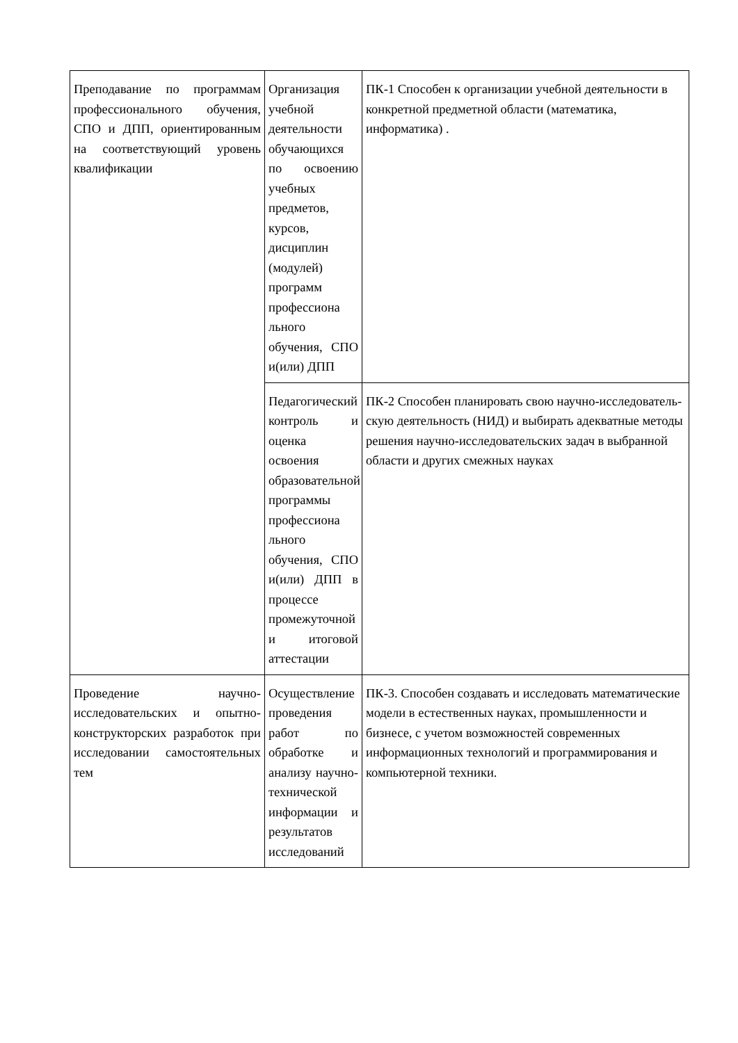| Преподавание по программам профессионального обучения, СПО и ДПП, ориентированным на соответствующий уровень квалификации | Организация учебной деятельности обучающихся по освоению учебных предметов, курсов, дисциплин (модулей) программ профессиона льного обучения, СПО и(или) ДПП | ПК-1 Способен к организации учебной деятельности в конкретной предметной области (математика, информатика) . |
| | Педагогический контроль и оценка освоения образовательной программы профессиона льного обучения, СПО и(или) ДПП в процессе промежуточной и итоговой аттестации | ПК-2 Способен планировать свою научно-исследователь-скую деятельность (НИД) и выбирать адекватные методы решения научно-исследовательских задач в выбранной области и других смежных науках |
| Проведение научно-исследовательских и опытно-конструкторских разработок при исследовании самостоятельных тем | Осуществление проведения работ по обработке и анализу научно-технической информации и результатов исследований | ПК-3. Способен создавать и исследовать математические модели в естественных науках, промышленности и бизнесе, с учетом возможностей современных информационных технологий и программирования и компьютерной техники. |